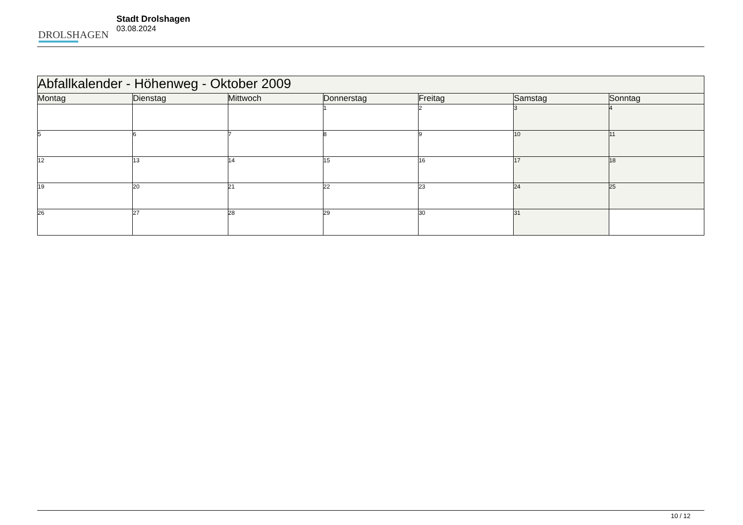DROLSHAGEN
Stadt Drolshagen
03.08.2024
| Abfallkalender - Höhenweg - Oktober 2009 | | | | | | |
| Montag | Dienstag | Mittwoch | Donnerstag | Freitag | Samstag | Sonntag |
| | | | 1 | 2 | 3 | 4 |
| 5 | 6 | 7 | 8 | 9 | 10 | 11 |
| 12 | 13 | 14 | 15 | 16 | 17 | 18 |
| 19 | 20 | 21 | 22 | 23 | 24 | 25 |
| 26 | 27 | 28 | 29 | 30 | 31 | |
10 / 12